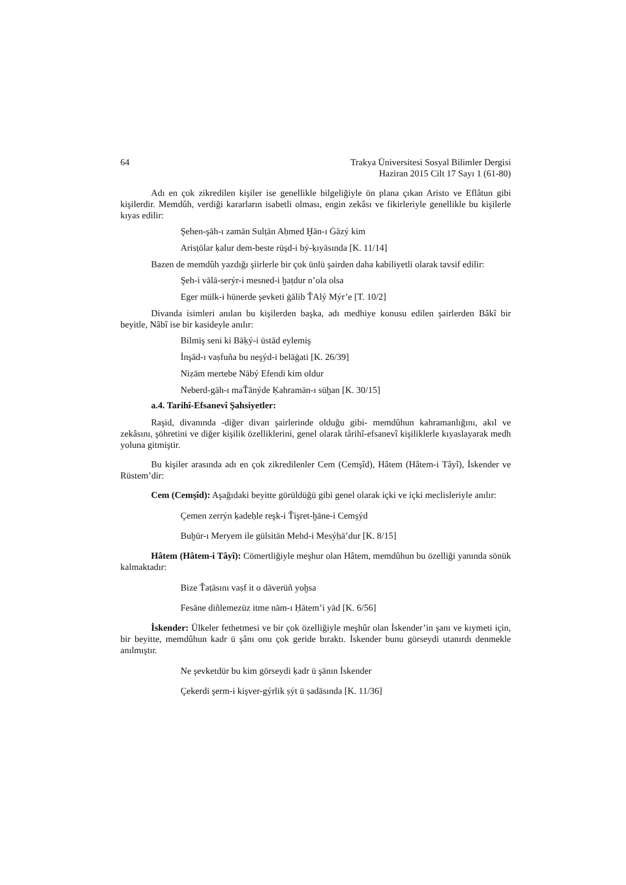64 Trakya Üniversitesi Sosyal Bilimler Dergisi
Haziran 2015 Cilt 17 Sayı 1 (61-80)
Adı en çok zikredilen kişiler ise genellikle bilgeliğiyle ön plana çıkan Aristo ve Eflâtun gibi kişilerdir. Memdûh, verdiği kararların isabetli olması, engin zekâsı ve fikirleriyle genellikle bu kişilerle kıyas edilir:
Şehen-şāh-ı zamān Sulṭān Aḥmed Ḫān-ı Ġāzý kim
Arisṭōlar ḳalur dem-beste rüşd-i bý-ḳıyāsında [K. 11/14]
Bazen de memdûh yazdığı şiirlerle bir çok ünlü şairden daha kabiliyetli olarak tavsif edilir:
Şeh-i vālā-serýr-i mesned-i ḫaṭdur n’ola olsa
Eger mülk-i hünerde şevketi ġālib ŤAlý Mýr’e [T. 10/2]
Divanda isimleri anılan bu kişilerden başka, adı medhiye konusu edilen şairlerden Bâkî bir beyitle, Nâbî ise bir kasideyle anılır:
Bilmiş seni ki Bāḳý-i üstād eylemiş
İnşād-ı vaṣfuña bu neşýd-i belāġati [K. 26/39]
Niẓām mertebe Nābý Efendi kim oldur
Neberd-gāh-ı maŤānýde Ḳahramān-ı süḫan [K. 30/15]
a.4. Tarihî-Efsanevî Şahsiyetler:
Raşid, divanında -diğer divan şairlerinde olduğu gibi- memdûhun kahramanlığını, akıl ve zekâsını, şöhretini ve diğer kişilik özelliklerini, genel olarak târihî-efsanevî kişiliklerle kıyaslayarak medh yoluna gitmiştir.
Bu kişiler arasında adı en çok zikredilenler Cem (Cemşîd), Hâtem (Hâtem-i Tâyî), İskender ve Rüstem’dir:
Cem (Cemşîd): Aşağıdaki beyitte görüldüğü gibi genel olarak içki ve içki meclisleriyle anılır:
Çemen zerrýn ḳadeḥle reşk-i Ťişret-ḫāne-i Cemşýd
Buḫūr-ı Meryem ile gülsitān Mehd-i Mesýḥā’dur [K. 8/15]
Hâtem (Hâtem-i Tâyî): Cömertliğiyle meşhur olan Hâtem, memdûhun bu özelliği yanında sönük kalmaktadır:
Bize Ťaṭāsını vaṣf it o dāverüñ yoḫsa
Fesāne diñlemezüz itme nām-ı Ḥātem’i yād [K. 6/56]
İskender: Ülkeler fethetmesi ve bir çok özelliğiyle meşhûr olan İskender’in şanı ve kıymeti için, bir beyitte, memdûhun kadr ü şânı onu çok geride bıraktı. İskender bunu görseydi utanırdı denmekle anılmıştır.
Ne şevketdür bu kim görseydi ḳadr ü şānın İskender
Çekerdi şerm-i kişver-gýrlik ṣýt ü ṣadāsında [K. 11/36]